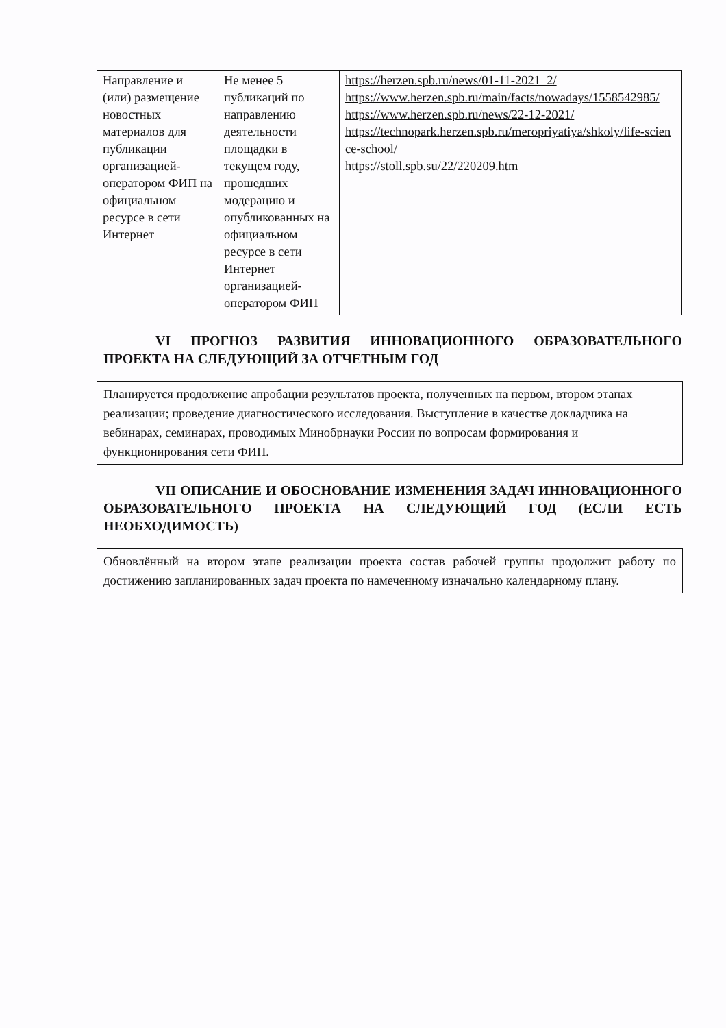| Направление и (или) размещение новостных материалов для публикации организацией-оператором ФИП на официальном ресурсе в сети Интернет | Не менее 5 публикаций по направлению деятельности площадки в текущем году, прошедших модерацию и опубликованных на официальном ресурсе в сети Интернет организацией-оператором ФИП | https://herzen.spb.ru/news/01-11-2021_2/ https://www.herzen.spb.ru/main/facts/nowadays/1558542985/ https://www.herzen.spb.ru/news/22-12-2021/ https://technopark.herzen.spb.ru/meropriyatiya/shkoly/life-science-school/ https://stoll.spb.su/22/220209.htm |
VI ПРОГНОЗ РАЗВИТИЯ ИННОВАЦИОННОГО ОБРАЗОВАТЕЛЬНОГО ПРОЕКТА НА СЛЕДУЮЩИЙ ЗА ОТЧЕТНЫМ ГОД
Планируется продолжение апробации результатов проекта, полученных на первом, втором этапах реализации; проведение диагностического исследования. Выступление в качестве докладчика на вебинарах, семинарах, проводимых Минобрнауки России по вопросам формирования и функционирования сети ФИП.
VII ОПИСАНИЕ И ОБОСНОВАНИЕ ИЗМЕНЕНИЯ ЗАДАЧ ИННОВАЦИОННОГО ОБРАЗОВАТЕЛЬНОГО ПРОЕКТА НА СЛЕДУЮЩИЙ ГОД (ЕСЛИ ЕСТЬ НЕОБХОДИМОСТЬ)
Обновлённый на втором этапе реализации проекта состав рабочей группы продолжит работу по достижению запланированных задач проекта по намеченному изначально календарному плану.